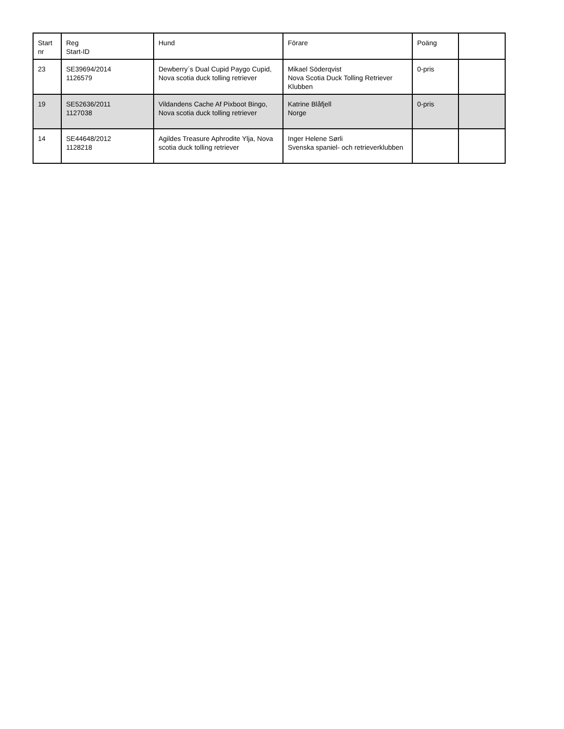| Start nr | Reg Start-ID | Hund | Förare | Poäng | |
| --- | --- | --- | --- | --- | --- |
| 23 | SE39694/2014 1126579 | Dewberry´s Dual Cupid Paygo Cupid, Nova scotia duck tolling retriever | Mikael Söderqvist Nova Scotia Duck Tolling Retriever Klubben | 0-pris | |
| 19 | SE52636/2011 1127038 | Vildandens Cache Af Pixboot Bingo, Nova scotia duck tolling retriever | Katrine Blåfjell Norge | 0-pris | |
| 14 | SE44648/2012 1128218 | Agildes Treasure Aphrodite Ylja, Nova scotia duck tolling retriever | Inger Helene Sørli Svenska spaniel- och retrieverklubben | | |